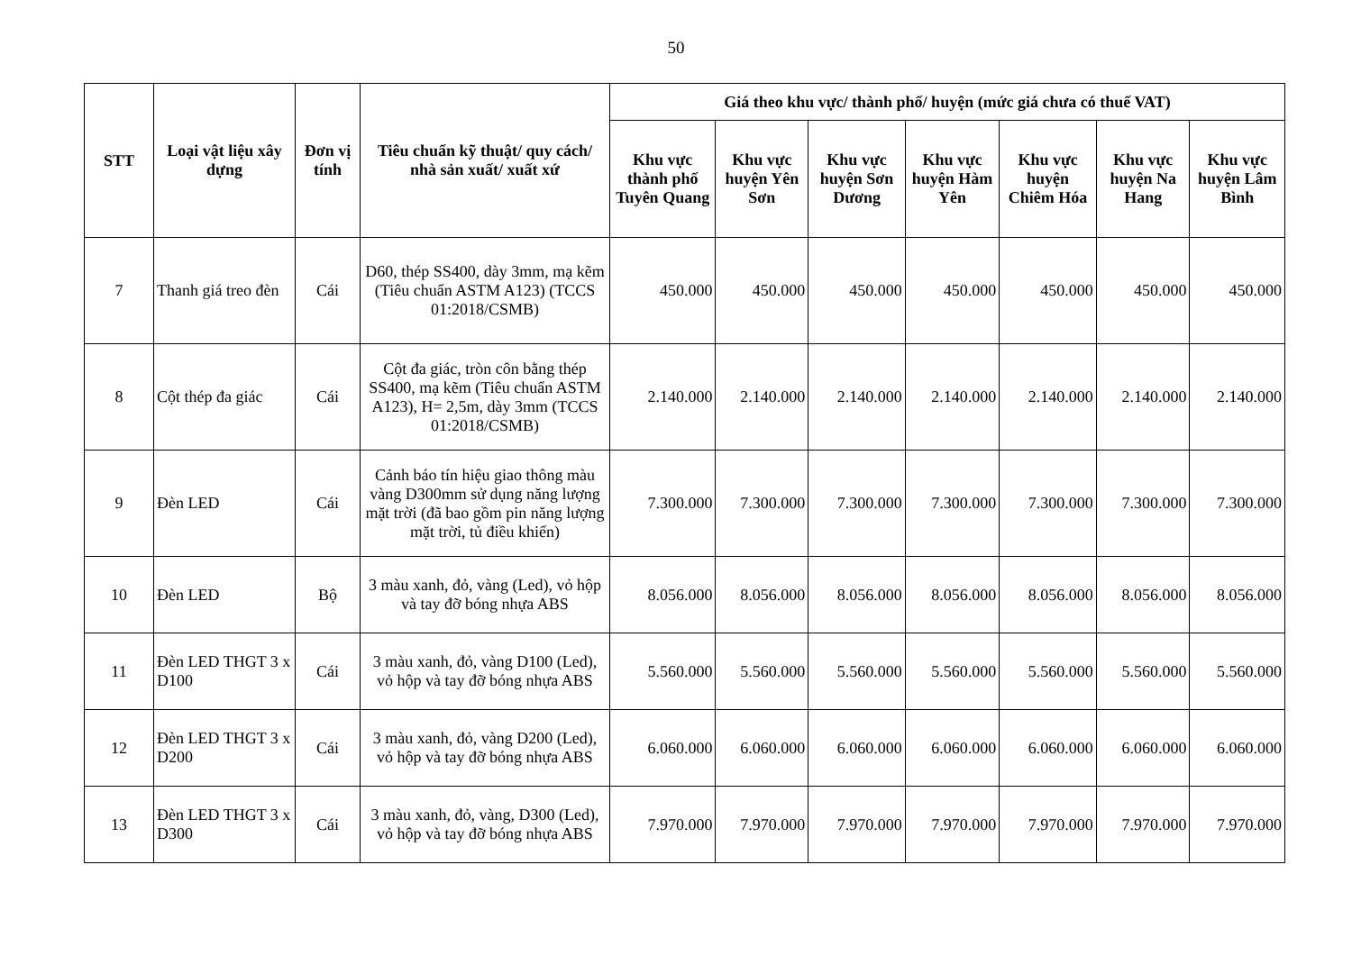50
| STT | Loại vật liệu xây dựng | Đơn vị tính | Tiêu chuẩn kỹ thuật/ quy cách/ nhà sản xuất/ xuất xứ | Giá theo khu vực/ thành phố/ huyện (mức giá chưa có thuế VAT) | | | | | | |
| --- | --- | --- | --- | --- | --- | --- | --- | --- | --- | --- |
| | | | | Khu vực thành phố Tuyên Quang | Khu vực huyện Yên Sơn | Khu vực huyện Sơn Dương | Khu vực huyện Hàm Yên | Khu vực huyện Chiêm Hóa | Khu vực huyện Na Hang | Khu vực huyện Lâm Bình |
| 7 | Thanh giá treo đèn | Cái | D60, thép SS400, dày 3mm, mạ kẽm (Tiêu chuẩn ASTM A123) (TCCS 01:2018/CSMB) | 450.000 | 450.000 | 450.000 | 450.000 | 450.000 | 450.000 | 450.000 |
| 8 | Cột thép đa giác | Cái | Cột đa giác, tròn côn bằng thép SS400, mạ kẽm (Tiêu chuẩn ASTM A123), H= 2,5m, dày 3mm (TCCS 01:2018/CSMB) | 2.140.000 | 2.140.000 | 2.140.000 | 2.140.000 | 2.140.000 | 2.140.000 | 2.140.000 |
| 9 | Đèn LED | Cái | Cảnh báo tín hiệu giao thông màu vàng D300mm sử dụng năng lượng mặt trời (đã bao gồm pin năng lượng mặt trời, tủ điều khiển) | 7.300.000 | 7.300.000 | 7.300.000 | 7.300.000 | 7.300.000 | 7.300.000 | 7.300.000 |
| 10 | Đèn LED | Bộ | 3 màu xanh, đỏ, vàng (Led), vỏ hộp và tay đỡ bóng nhựa ABS | 8.056.000 | 8.056.000 | 8.056.000 | 8.056.000 | 8.056.000 | 8.056.000 | 8.056.000 |
| 11 | Đèn LED THGT 3 x D100 | Cái | 3 màu xanh, đỏ, vàng D100 (Led), vỏ hộp và tay đỡ bóng nhựa ABS | 5.560.000 | 5.560.000 | 5.560.000 | 5.560.000 | 5.560.000 | 5.560.000 | 5.560.000 |
| 12 | Đèn LED THGT 3 x D200 | Cái | 3 màu xanh, đỏ, vàng D200 (Led), vỏ hộp và tay đỡ bóng nhựa ABS | 6.060.000 | 6.060.000 | 6.060.000 | 6.060.000 | 6.060.000 | 6.060.000 | 6.060.000 |
| 13 | Đèn LED THGT 3 x D300 | Cái | 3 màu xanh, đỏ, vàng, D300 (Led), vỏ hộp và tay đỡ bóng nhựa ABS | 7.970.000 | 7.970.000 | 7.970.000 | 7.970.000 | 7.970.000 | 7.970.000 | 7.970.000 |